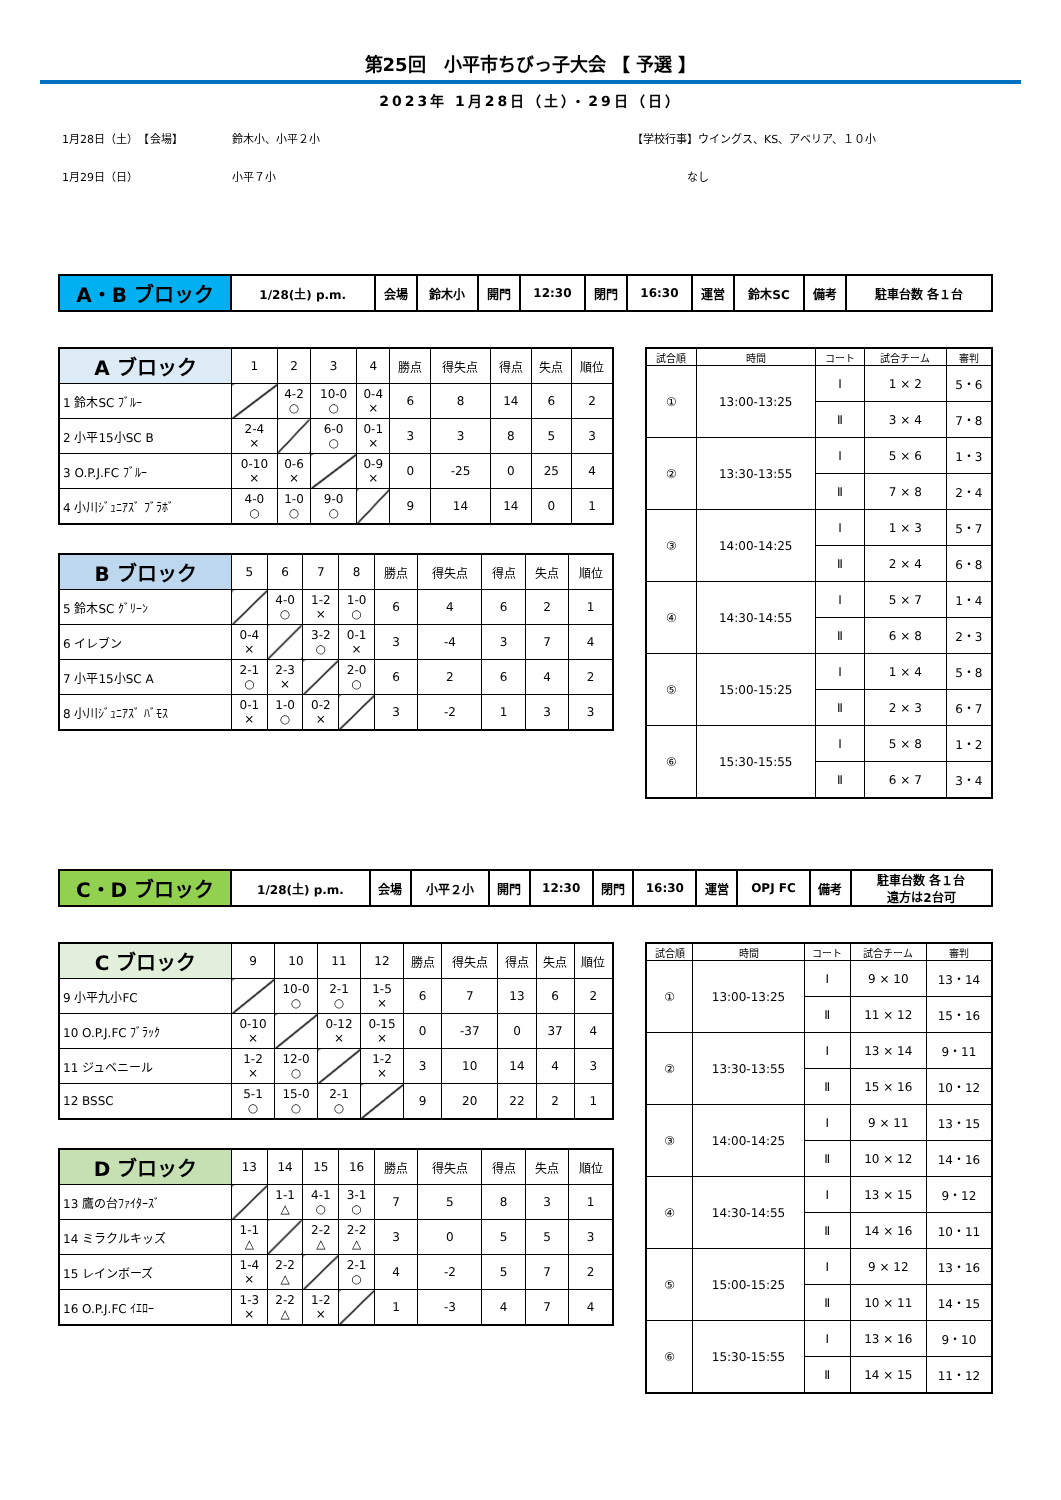第25回　小平市ちびっ子大会 【 予選 】
2023年 1月28日（土）・29日（日）
1月28日（土）　【会場】
鈴木小、小平２小
【学校行事】ウイングス、KS、アベリア、１０小
1月29日（日）
小平７小
　　　　　なし
| A・B ブロック | 1/28(土) p.m. | 会場 | 鈴木小 | 開門 | 12:30 | 閉門 | 16:30 | 運営 | 鈴木SC | 備考 | 駐車台数 各１台 |
| A ブロック | 1 | 2 | 3 | 4 | 勝点 | 得失点 | 得点 | 失点 | 順位 |
| 1 鈴木SC ﾌﾞﾙｰ | | 4-2 ○ | 10-0 ○ | 0-4 × | 6 | 8 | 14 | 6 | 2 |
| 2 小平15小SC B | 2-4 × | | 6-0 ○ | 0-1 × | 3 | 3 | 8 | 5 | 3 |
| 3 O.P.J.FC ﾌﾞﾙｰ | 0-10 × | 0-6 × | | 0-9 × | 0 | -25 | 0 | 25 | 4 |
| 4 小川ｼﾞｭﾆｱｽﾞ ﾌﾞﾗﾎﾞ | 4-0 ○ | 1-0 ○ | 9-0 ○ | | 9 | 14 | 14 | 0 | 1 |
| B ブロック | 5 | 6 | 7 | 8 | 勝点 | 得失点 | 得点 | 失点 | 順位 |
| 5 鈴木SC ｸﾞﾘｰﾝ | | 4-0 ○ | 1-2 × | 1-0 ○ | 6 | 4 | 6 | 2 | 1 |
| 6 イレブン | 0-4 × | | 3-2 ○ | 0-1 × | 3 | -4 | 3 | 7 | 4 |
| 7 小平15小SC A | 2-1 ○ | 2-3 × | | 2-0 ○ | 6 | 2 | 6 | 4 | 2 |
| 8 小川ｼﾞｭﾆｱｽﾞ ﾊﾞﾓｽ | 0-1 × | 1-0 ○ | 0-2 × | | 3 | -2 | 1 | 3 | 3 |
| 試合順 | 時間 | コート | 試合チーム | 審判 |
| ① | 13:00-13:25 | Ⅰ | 1 × 2 | 5・6 |
| | | Ⅱ | 3 × 4 | 7・8 |
| ② | 13:30-13:55 | Ⅰ | 5 × 6 | 1・3 |
| | | Ⅱ | 7 × 8 | 2・4 |
| ③ | 14:00-14:25 | Ⅰ | 1 × 3 | 5・7 |
| | | Ⅱ | 2 × 4 | 6・8 |
| ④ | 14:30-14:55 | Ⅰ | 5 × 7 | 1・4 |
| | | Ⅱ | 6 × 8 | 2・3 |
| ⑤ | 15:00-15:25 | Ⅰ | 1 × 4 | 5・8 |
| | | Ⅱ | 2 × 3 | 6・7 |
| ⑥ | 15:30-15:55 | Ⅰ | 5 × 8 | 1・2 |
| | | Ⅱ | 6 × 7 | 3・4 |
| C・D ブロック | 1/28(土) p.m. | 会場 | 小平２小 | 開門 | 12:30 | 閉門 | 16:30 | 運営 | OPJ FC | 備考 | 駐車台数 各１台 遠方は2台可 |
| C ブロック | 9 | 10 | 11 | 12 | 勝点 | 得失点 | 得点 | 失点 | 順位 |
| 9 小平九小FC | | 10-0 ○ | 2-1 ○ | 1-5 × | 6 | 7 | 13 | 6 | 2 |
| 10 O.P.J.FC ﾌﾞﾗｯｸ | 0-10 × | | 0-12 × | 0-15 × | 0 | -37 | 0 | 37 | 4 |
| 11 ジュベニール | 1-2 × | 12-0 ○ | | 1-2 × | 3 | 10 | 14 | 4 | 3 |
| 12 BSSC | 5-1 ○ | 15-0 ○ | 2-1 ○ | | 9 | 20 | 22 | 2 | 1 |
| D ブロック | 13 | 14 | 15 | 16 | 勝点 | 得失点 | 得点 | 失点 | 順位 |
| 13 鷹の台ﾌｧｲﾀｰｽﾞ | | 1-1 △ | 4-1 ○ | 3-1 ○ | 7 | 5 | 8 | 3 | 1 |
| 14 ミラクルキッズ | 1-1 △ | | 2-2 △ | 2-2 △ | 3 | 0 | 5 | 5 | 3 |
| 15 レインボーズ | 1-4 × | 2-2 △ | | 2-1 ○ | 4 | -2 | 5 | 7 | 2 |
| 16 O.P.J.FC ｲｴﾛｰ | 1-3 × | 2-2 △ | 1-2 × | | 1 | -3 | 4 | 7 | 4 |
| 試合順 | 時間 | コート | 試合チーム | 審判 |
| ① | 13:00-13:25 | Ⅰ | 9 × 10 | 13・14 |
| | | Ⅱ | 11 × 12 | 15・16 |
| ② | 13:30-13:55 | Ⅰ | 13 × 14 | 9・11 |
| | | Ⅱ | 15 × 16 | 10・12 |
| ③ | 14:00-14:25 | Ⅰ | 9 × 11 | 13・15 |
| | | Ⅱ | 10 × 12 | 14・16 |
| ④ | 14:30-14:55 | Ⅰ | 13 × 15 | 9・12 |
| | | Ⅱ | 14 × 16 | 10・11 |
| ⑤ | 15:00-15:25 | Ⅰ | 9 × 12 | 13・16 |
| | | Ⅱ | 10 × 11 | 14・15 |
| ⑥ | 15:30-15:55 | Ⅰ | 13 × 16 | 9・10 |
| | | Ⅱ | 14 × 15 | 11・12 |